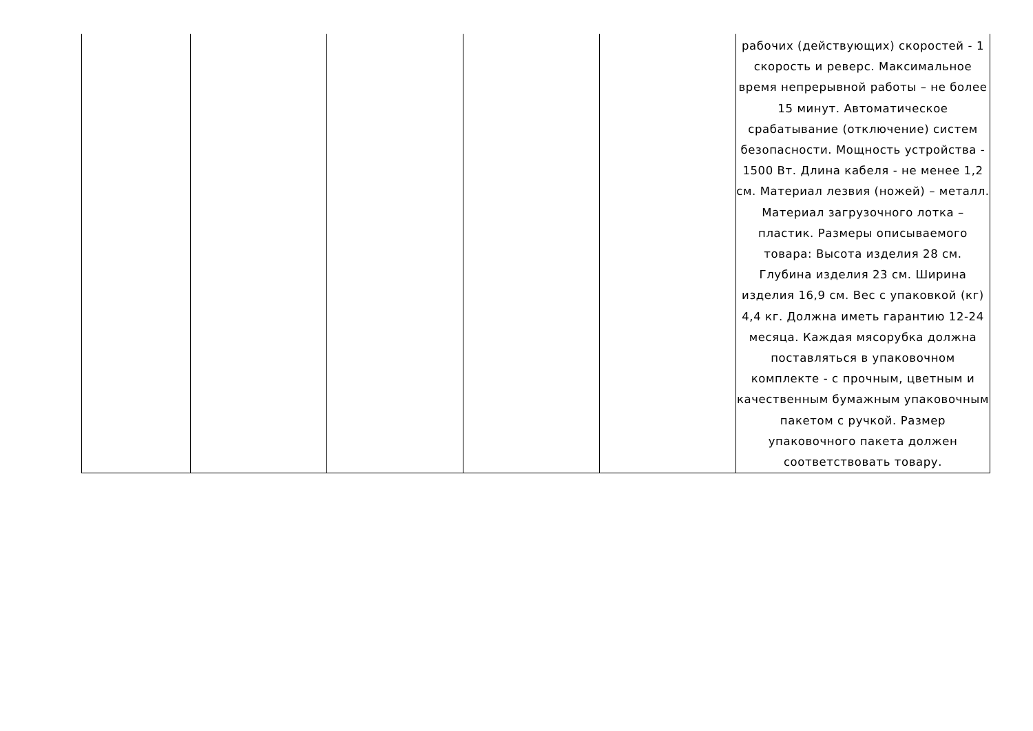| | | | | | рабочих (действующих) скоростей - 1 скорость и реверс. Максимальное время непрерывной работы – не более 15 минут. Автоматическое срабатывание (отключение) систем безопасности. Мощность устройства - 1500 Вт. Длина кабеля - не менее 1,2 см. Материал лезвия (ножей) – металл. Материал загрузочного лотка – пластик. Размеры описываемого товара: Высота изделия 28 см. Глубина изделия 23 см. Ширина изделия 16,9 см. Вес с упаковкой (кг) 4,4 кг. Должна иметь гарантию 12-24 месяца. Каждая мясорубка должна поставляться в упаковочном комплекте - с прочным, цветным и качественным бумажным упаковочным пакетом с ручкой. Размер упаковочного пакета должен соответствовать товару. |